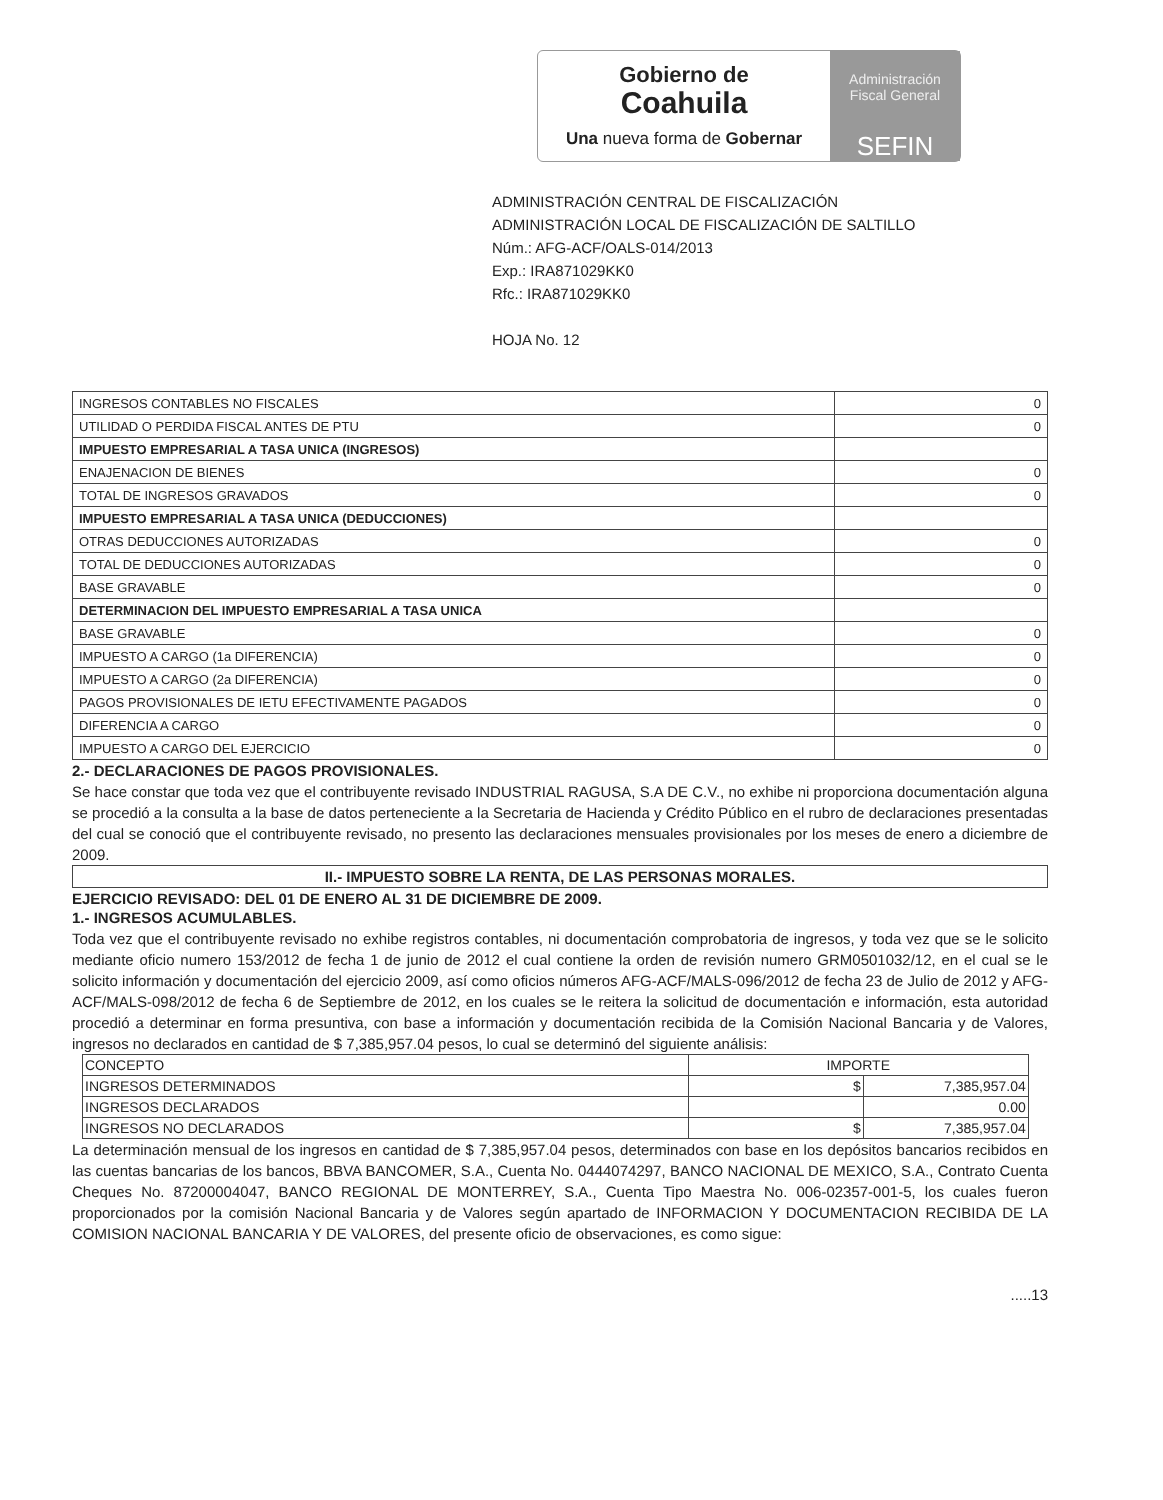Gobierno de
Coahuila
Una nueva forma de Gobernar
Administración
Fiscal General
SEFIN
ADMINISTRACIÓN CENTRAL DE FISCALIZACIÓN
ADMINISTRACIÓN LOCAL DE FISCALIZACIÓN DE SALTILLO
Núm.: AFG-ACF/OALS-014/2013
Exp.: IRA871029KK0
Rfc.: IRA871029KK0
HOJA No. 12
| INGRESOS CONTABLES NO FISCALES | 0 |
| UTILIDAD O PERDIDA FISCAL ANTES DE PTU | 0 |
| IMPUESTO EMPRESARIAL A TASA UNICA (INGRESOS) | |
| ENAJENACION DE BIENES | 0 |
| TOTAL DE INGRESOS GRAVADOS | 0 |
| IMPUESTO EMPRESARIAL A TASA UNICA (DEDUCCIONES) | |
| OTRAS DEDUCCIONES AUTORIZADAS | 0 |
| TOTAL DE DEDUCCIONES AUTORIZADAS | 0 |
| BASE GRAVABLE | 0 |
| DETERMINACION DEL IMPUESTO EMPRESARIAL A TASA UNICA | |
| BASE GRAVABLE | 0 |
| IMPUESTO A CARGO (1a DIFERENCIA) | 0 |
| IMPUESTO A CARGO (2a DIFERENCIA) | 0 |
| PAGOS PROVISIONALES DE IETU EFECTIVAMENTE PAGADOS | 0 |
| DIFERENCIA A CARGO | 0 |
| IMPUESTO A CARGO DEL EJERCICIO | 0 |
2.- DECLARACIONES DE PAGOS PROVISIONALES.
Se hace constar que toda vez que el contribuyente revisado INDUSTRIAL RAGUSA, S.A DE C.V., no exhibe ni proporciona documentación alguna se procedió a la consulta a la base de datos perteneciente a la Secretaria de Hacienda y Crédito Público en el rubro de declaraciones presentadas del cual se conoció que el contribuyente revisado, no presento las declaraciones mensuales provisionales por los meses de enero a diciembre de 2009.
II.- IMPUESTO SOBRE LA RENTA, DE LAS PERSONAS MORALES.
EJERCICIO REVISADO: DEL 01 DE ENERO AL 31 DE DICIEMBRE DE 2009.
1.- INGRESOS ACUMULABLES.
Toda vez que el contribuyente revisado no exhibe registros contables, ni documentación comprobatoria de ingresos, y toda vez que se le solicito mediante oficio numero 153/2012 de fecha 1 de junio de 2012 el cual contiene la orden de revisión numero GRM0501032/12, en el cual se le solicito información y documentación del ejercicio 2009, así como oficios números AFG-ACF/MALS-096/2012 de fecha 23 de Julio de 2012 y AFG-ACF/MALS-098/2012 de fecha 6 de Septiembre de 2012, en los cuales se le reitera la solicitud de documentación e información, esta autoridad procedió a determinar en forma presuntiva, con base a información y documentación recibida de la Comisión Nacional Bancaria y de Valores, ingresos no declarados en cantidad de $ 7,385,957.04 pesos, lo cual se determinó del siguiente análisis:
| CONCEPTO | IMPORTE | |
| INGRESOS DETERMINADOS | $ | 7,385,957.04 |
| INGRESOS DECLARADOS | | 0.00 |
| INGRESOS NO DECLARADOS | $ | 7,385,957.04 |
La determinación mensual de los ingresos en cantidad de $ 7,385,957.04 pesos, determinados con base en los depósitos bancarios recibidos en las cuentas bancarias de los bancos, BBVA BANCOMER, S.A., Cuenta No. 0444074297, BANCO NACIONAL DE MEXICO, S.A., Contrato Cuenta Cheques No. 87200004047, BANCO REGIONAL DE MONTERREY, S.A., Cuenta Tipo Maestra No. 006-02357-001-5, los cuales fueron proporcionados por la comisión Nacional Bancaria y de Valores según apartado de INFORMACION Y DOCUMENTACION RECIBIDA DE LA COMISION NACIONAL BANCARIA Y DE VALORES, del presente oficio de observaciones, es como sigue:
.....13